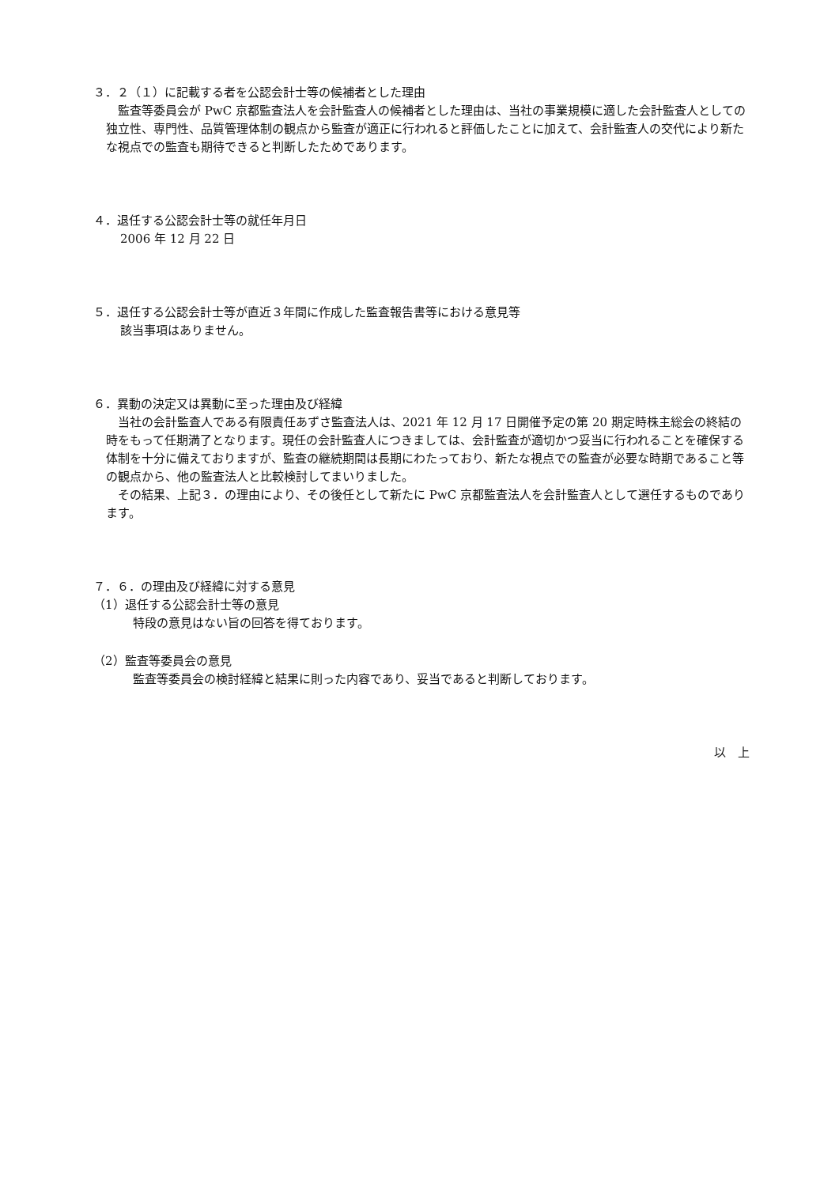３．２（１）に記載する者を公認会計士等の候補者とした理由
　監査等委員会が PwC 京都監査法人を会計監査人の候補者とした理由は、当社の事業規模に適した会計監査人としての独立性、専門性、品質管理体制の観点から監査が適正に行われると評価したことに加えて、会計監査人の交代により新たな視点での監査も期待できると判断したためであります。
４．退任する公認会計士等の就任年月日
2006 年 12 月 22 日
５．退任する公認会計士等が直近３年間に作成した監査報告書等における意見等
該当事項はありません。
６．異動の決定又は異動に至った理由及び経緯
　当社の会計監査人である有限責任あずさ監査法人は、2021 年 12 月 17 日開催予定の第 20 期定時株主総会の終結の時をもって任期満了となります。現任の会計監査人につきましては、会計監査が適切かつ妥当に行われることを確保する体制を十分に備えておりますが、監査の継続期間は長期にわたっており、新たな視点での監査が必要な時期であること等の観点から、他の監査法人と比較検討してまいりました。
　その結果、上記３．の理由により、その後任として新たに PwC 京都監査法人を会計監査人として選任するものであります。
７．６．の理由及び経緯に対する意見
（1）退任する公認会計士等の意見
特段の意見はない旨の回答を得ております。
（2）監査等委員会の意見
監査等委員会の検討経緯と結果に則った内容であり、妥当であると判断しております。
以　上